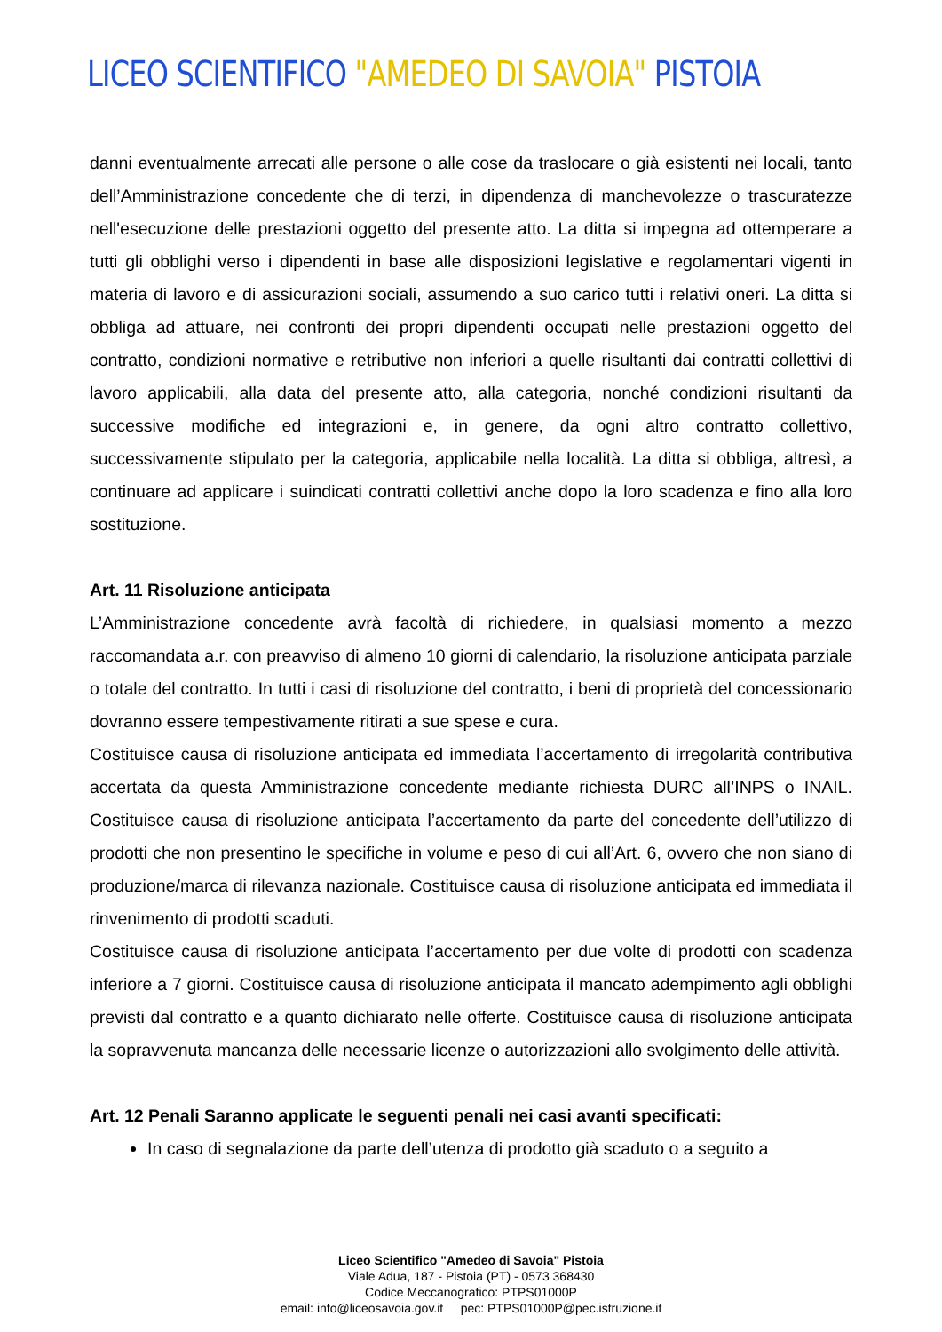LICEO SCIENTIFICO "AMEDEO DI SAVOIA" PISTOIA
danni eventualmente arrecati alle persone o alle cose da traslocare o già esistenti nei locali, tanto dell’Amministrazione concedente che di terzi, in dipendenza di manchevolezze o trascuratezze nell'esecuzione delle prestazioni oggetto del presente atto. La ditta si impegna ad ottemperare a tutti gli obblighi verso i dipendenti in base alle disposizioni legislative e regolamentari vigenti in materia di lavoro e di assicurazioni sociali, assumendo a suo carico tutti i relativi oneri. La ditta si obbliga ad attuare, nei confronti dei propri dipendenti occupati nelle prestazioni oggetto del contratto, condizioni normative e retributive non inferiori a quelle risultanti dai contratti collettivi di lavoro applicabili, alla data del presente atto, alla categoria, nonché condizioni risultanti da successive modifiche ed integrazioni e, in genere, da ogni altro contratto collettivo, successivamente stipulato per la categoria, applicabile nella località. La ditta si obbliga, altresì, a continuare ad applicare i suindicati contratti collettivi anche dopo la loro scadenza e fino alla loro sostituzione.
Art. 11 Risoluzione anticipata
L’Amministrazione concedente avrà facoltà di richiedere, in qualsiasi momento a mezzo raccomandata a.r. con preavviso di almeno 10 giorni di calendario, la risoluzione anticipata parziale o totale del contratto. In tutti i casi di risoluzione del contratto, i beni di proprietà del concessionario dovranno essere tempestivamente ritirati a sue spese e cura.
Costituisce causa di risoluzione anticipata ed immediata l’accertamento di irregolarità contributiva accertata da questa Amministrazione concedente mediante richiesta DURC all’INPS o INAIL. Costituisce causa di risoluzione anticipata l’accertamento da parte del concedente dell’utilizzo di prodotti che non presentino le specifiche in volume e peso di cui all’Art. 6, ovvero che non siano di produzione/marca di rilevanza nazionale. Costituisce causa di risoluzione anticipata ed immediata il rinvenimento di prodotti scaduti.
Costituisce causa di risoluzione anticipata l’accertamento per due volte di prodotti con scadenza inferiore a 7 giorni. Costituisce causa di risoluzione anticipata il mancato adempimento agli obblighi previsti dal contratto e a quanto dichiarato nelle offerte. Costituisce causa di risoluzione anticipata la sopravvenuta mancanza delle necessarie licenze o autorizzazioni allo svolgimento delle attività.
Art. 12 Penali Saranno applicate le seguenti penali nei casi avanti specificati:
In caso di segnalazione da parte dell’utenza di prodotto già scaduto o a seguito a
Liceo Scientifico "Amedeo di Savoia" Pistoia
Viale Adua, 187 - Pistoia (PT) - 0573 368430
Codice Meccanografico: PTPS01000P
email: info@liceosavoia.gov.it pec: PTPS01000P@pec.istruzione.it